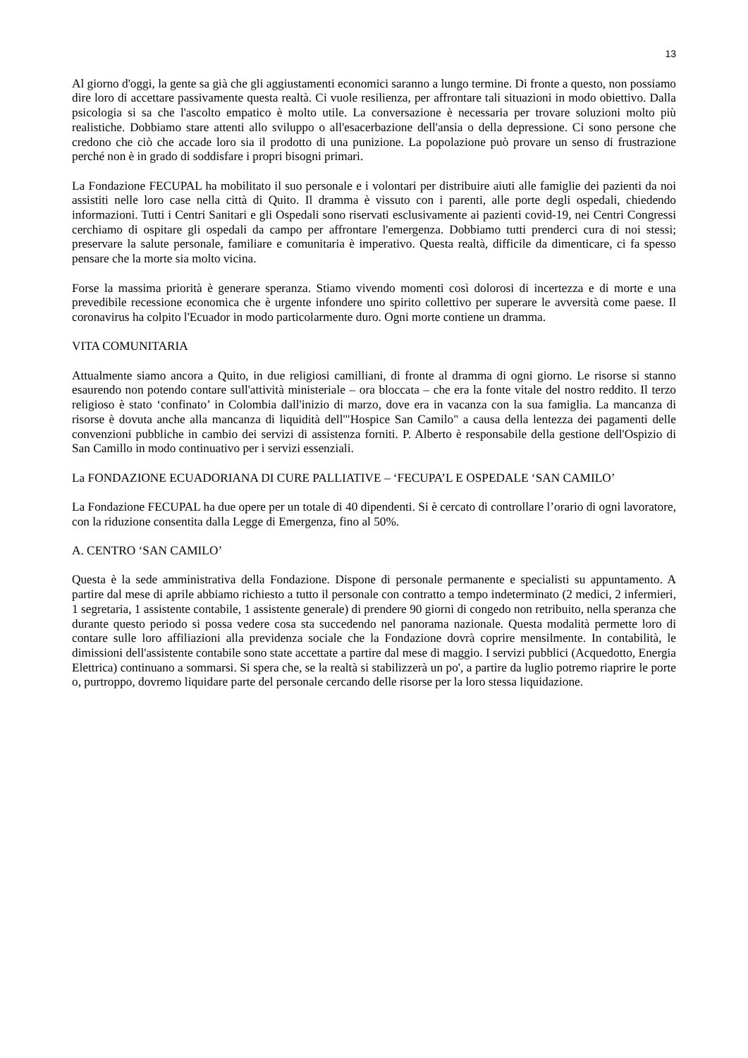13
Al giorno d'oggi, la gente sa già che gli aggiustamenti economici saranno a lungo termine. Di fronte a questo, non possiamo dire loro di accettare passivamente questa realtà. Ci vuole resilienza, per affrontare tali situazioni in modo obiettivo. Dalla psicologia si sa che l'ascolto empatico è molto utile. La conversazione è necessaria per trovare soluzioni molto più realistiche. Dobbiamo stare attenti allo sviluppo o all'esacerbazione dell'ansia o della depressione. Ci sono persone che credono che ciò che accade loro sia il prodotto di una punizione. La popolazione può provare un senso di frustrazione perché non è in grado di soddisfare i propri bisogni primari.
La Fondazione FECUPAL ha mobilitato il suo personale e i volontari per distribuire aiuti alle famiglie dei pazienti da noi assistiti nelle loro case nella città di Quito. Il dramma è vissuto con i parenti, alle porte degli ospedali, chiedendo informazioni. Tutti i Centri Sanitari e gli Ospedali sono riservati esclusivamente ai pazienti covid-19, nei Centri Congressi cerchiamo di ospitare gli ospedali da campo per affrontare l'emergenza. Dobbiamo tutti prenderci cura di noi stessi; preservare la salute personale, familiare e comunitaria è imperativo. Questa realtà, difficile da dimenticare, ci fa spesso pensare che la morte sia molto vicina.
Forse la massima priorità è generare speranza. Stiamo vivendo momenti così dolorosi di incertezza e di morte e una prevedibile recessione economica che è urgente infondere uno spirito collettivo per superare le avversità come paese. Il coronavirus ha colpito l'Ecuador in modo particolarmente duro. Ogni morte contiene un dramma.
VITA COMUNITARIA
Attualmente siamo ancora a Quito, in due religiosi camilliani, di fronte al dramma di ogni giorno. Le risorse si stanno esaurendo non potendo contare sull'attività ministeriale – ora bloccata – che era la fonte vitale del nostro reddito. Il terzo religioso è stato ‘confinato’ in Colombia dall'inizio di marzo, dove era in vacanza con la sua famiglia. La mancanza di risorse è dovuta anche alla mancanza di liquidità dell'"Hospice San Camilo" a causa della lentezza dei pagamenti delle convenzioni pubbliche in cambio dei servizi di assistenza forniti. P. Alberto è responsabile della gestione dell'Ospizio di San Camillo in modo continuativo per i servizi essenziali.
La FONDAZIONE ECUADORIANA DI CURE PALLIATIVE – ‘FECUPA’L E OSPEDALE ‘SAN CAMILO’
La Fondazione FECUPAL ha due opere per un totale di 40 dipendenti. Si è cercato di controllare l’orario di ogni lavoratore, con la riduzione consentita dalla Legge di Emergenza, fino al 50%.
A. CENTRO ‘SAN CAMILO’
Questa è la sede amministrativa della Fondazione. Dispone di personale permanente e specialisti su appuntamento. A partire dal mese di aprile abbiamo richiesto a tutto il personale con contratto a tempo indeterminato (2 medici, 2 infermieri, 1 segretaria, 1 assistente contabile, 1 assistente generale) di prendere 90 giorni di congedo non retribuito, nella speranza che durante questo periodo si possa vedere cosa sta succedendo nel panorama nazionale. Questa modalità permette loro di contare sulle loro affiliazioni alla previdenza sociale che la Fondazione dovrà coprire mensilmente. In contabilità, le dimissioni dell'assistente contabile sono state accettate a partire dal mese di maggio. I servizi pubblici (Acquedotto, Energia Elettrica) continuano a sommarsi. Si spera che, se la realtà si stabilizzerà un po', a partire da luglio potremo riaprire le porte o, purtroppo, dovremo liquidare parte del personale cercando delle risorse per la loro stessa liquidazione.